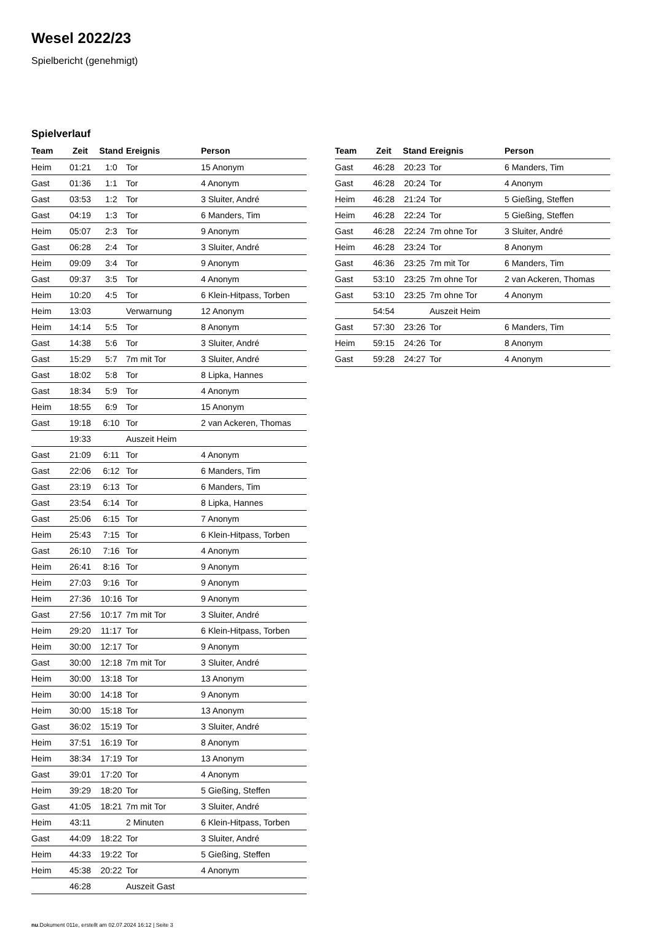Wesel 2022/23
Spielbericht (genehmigt)
Spielverlauf
| Team | Zeit | Stand | Ereignis | Person |
| --- | --- | --- | --- | --- |
| Heim | 01:21 | 1:0 | Tor | 15 Anonym |
| Gast | 01:36 | 1:1 | Tor | 4 Anonym |
| Gast | 03:53 | 1:2 | Tor | 3 Sluiter, André |
| Gast | 04:19 | 1:3 | Tor | 6 Manders, Tim |
| Heim | 05:07 | 2:3 | Tor | 9 Anonym |
| Gast | 06:28 | 2:4 | Tor | 3 Sluiter, André |
| Heim | 09:09 | 3:4 | Tor | 9 Anonym |
| Gast | 09:37 | 3:5 | Tor | 4 Anonym |
| Heim | 10:20 | 4:5 | Tor | 6 Klein-Hitpass, Torben |
| Heim | 13:03 | | Verwarnung | 12 Anonym |
| Heim | 14:14 | 5:5 | Tor | 8 Anonym |
| Gast | 14:38 | 5:6 | Tor | 3 Sluiter, André |
| Gast | 15:29 | 5:7 | 7m mit Tor | 3 Sluiter, André |
| Gast | 18:02 | 5:8 | Tor | 8 Lipka, Hannes |
| Gast | 18:34 | 5:9 | Tor | 4 Anonym |
| Heim | 18:55 | 6:9 | Tor | 15 Anonym |
| Gast | 19:18 | 6:10 | Tor | 2 van Ackeren, Thomas |
| | 19:33 | | Auszeit Heim | |
| Gast | 21:09 | 6:11 | Tor | 4 Anonym |
| Gast | 22:06 | 6:12 | Tor | 6 Manders, Tim |
| Gast | 23:19 | 6:13 | Tor | 6 Manders, Tim |
| Gast | 23:54 | 6:14 | Tor | 8 Lipka, Hannes |
| Gast | 25:06 | 6:15 | Tor | 7 Anonym |
| Heim | 25:43 | 7:15 | Tor | 6 Klein-Hitpass, Torben |
| Gast | 26:10 | 7:16 | Tor | 4 Anonym |
| Heim | 26:41 | 8:16 | Tor | 9 Anonym |
| Heim | 27:03 | 9:16 | Tor | 9 Anonym |
| Heim | 27:36 | 10:16 | Tor | 9 Anonym |
| Gast | 27:56 | 10:17 | 7m mit Tor | 3 Sluiter, André |
| Heim | 29:20 | 11:17 | Tor | 6 Klein-Hitpass, Torben |
| Heim | 30:00 | 12:17 | Tor | 9 Anonym |
| Gast | 30:00 | 12:18 | 7m mit Tor | 3 Sluiter, André |
| Heim | 30:00 | 13:18 | Tor | 13 Anonym |
| Heim | 30:00 | 14:18 | Tor | 9 Anonym |
| Heim | 30:00 | 15:18 | Tor | 13 Anonym |
| Gast | 36:02 | 15:19 | Tor | 3 Sluiter, André |
| Heim | 37:51 | 16:19 | Tor | 8 Anonym |
| Heim | 38:34 | 17:19 | Tor | 13 Anonym |
| Gast | 39:01 | 17:20 | Tor | 4 Anonym |
| Heim | 39:29 | 18:20 | Tor | 5 Gießing, Steffen |
| Gast | 41:05 | 18:21 | 7m mit Tor | 3 Sluiter, André |
| Heim | 43:11 | | 2 Minuten | 6 Klein-Hitpass, Torben |
| Gast | 44:09 | 18:22 | Tor | 3 Sluiter, André |
| Heim | 44:33 | 19:22 | Tor | 5 Gießing, Steffen |
| Heim | 45:38 | 20:22 | Tor | 4 Anonym |
| | 46:28 | | Auszeit Gast | |
| Team | Zeit | Stand | Ereignis | Person |
| --- | --- | --- | --- | --- |
| Gast | 46:28 | 20:23 | Tor | 6 Manders, Tim |
| Gast | 46:28 | 20:24 | Tor | 4 Anonym |
| Heim | 46:28 | 21:24 | Tor | 5 Gießing, Steffen |
| Heim | 46:28 | 22:24 | Tor | 5 Gießing, Steffen |
| Gast | 46:28 | 22:24 | 7m ohne Tor | 3 Sluiter, André |
| Heim | 46:28 | 23:24 | Tor | 8 Anonym |
| Gast | 46:36 | 23:25 | 7m mit Tor | 6 Manders, Tim |
| Gast | 53:10 | 23:25 | 7m ohne Tor | 2 van Ackeren, Thomas |
| Gast | 53:10 | 23:25 | 7m ohne Tor | 4 Anonym |
| | 54:54 | | Auszeit Heim | |
| Gast | 57:30 | 23:26 | Tor | 6 Manders, Tim |
| Heim | 59:15 | 24:26 | Tor | 8 Anonym |
| Gast | 59:28 | 24:27 | Tor | 4 Anonym |
nu.Dokument 011e, erstellt am 02.07.2024 16:12 | Seite 3